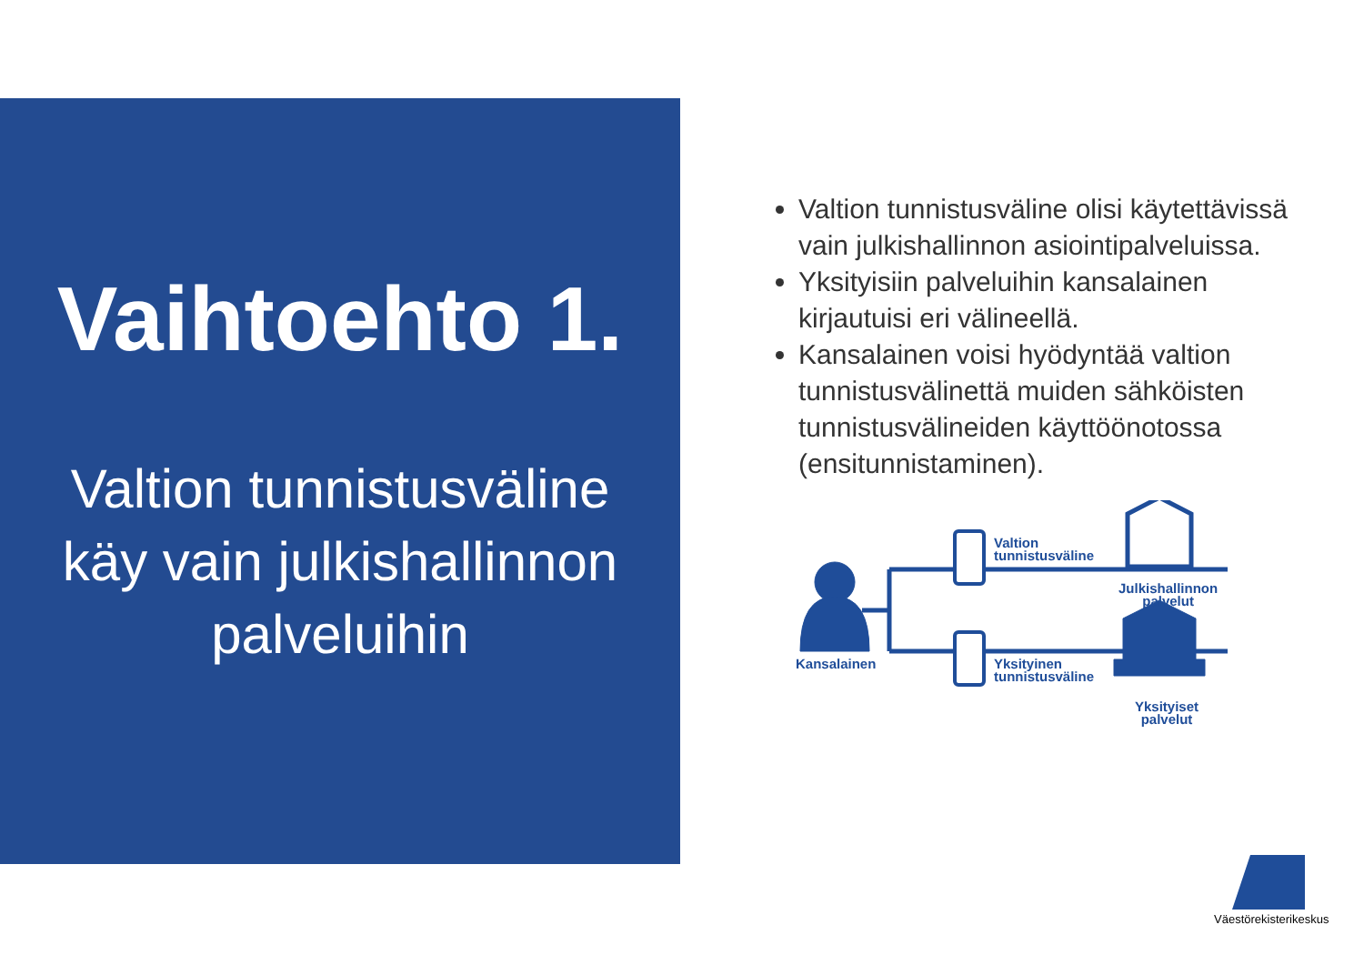Vaihtoehto 1.
Valtion tunnistusväline
käy vain julkishallinnon
palveluihin
Valtion tunnistusväline olisi käytettävissä vain julkishallinnon asiointipalveluissa.
Yksityisiin palveluihin kansalainen kirjautuisi eri välineellä.
Kansalainen voisi hyödyntää valtion tunnistusvälinettä muiden sähköisten tunnistusvälineiden käyttöönotossa (ensitunnistaminen).
Valtion
tunnistusväline
Julkishallinnon
palvelut
Kansalainen
Yksityinen
tunnistusväline
Yksityiset
palvelut
Väestörekisterikeskus